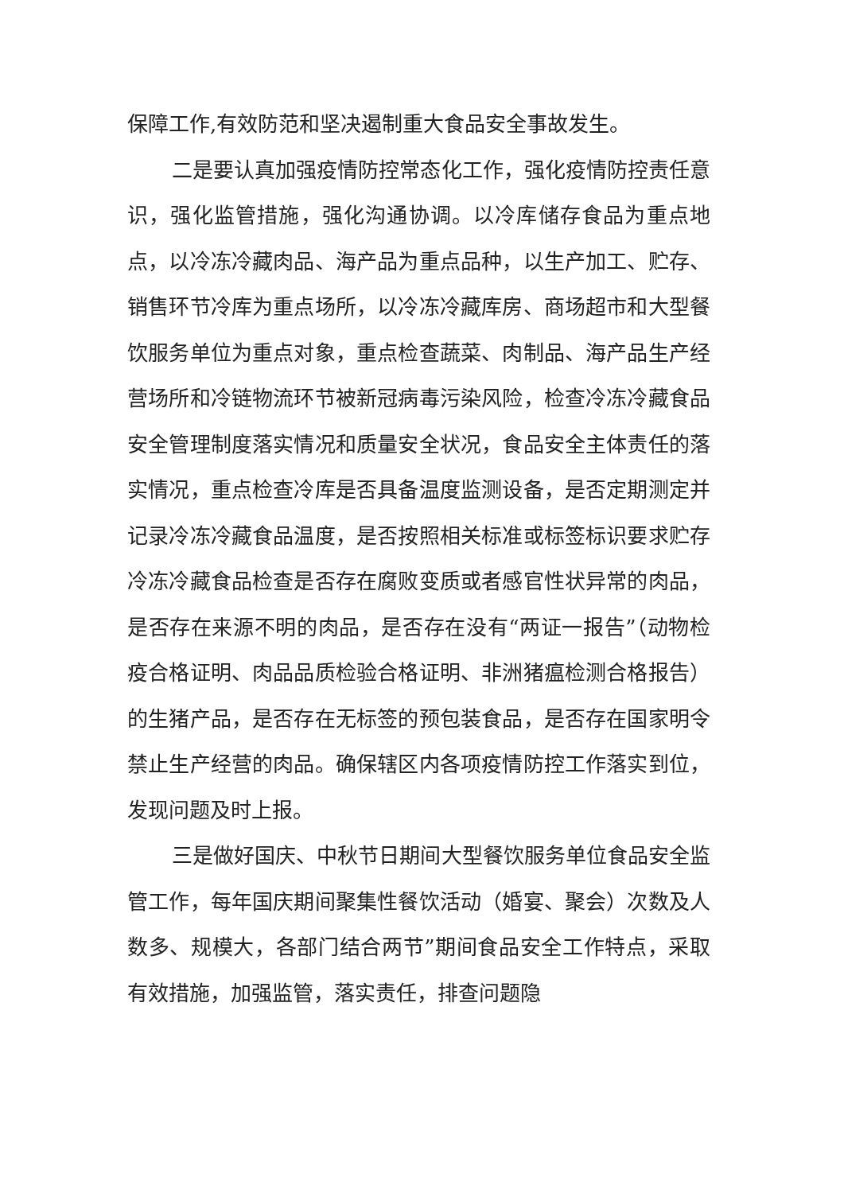保障工作,有效防范和坚决遏制重大食品安全事故发生。
二是要认真加强疫情防控常态化工作，强化疫情防控责任意识，强化监管措施，强化沟通协调。以冷库储存食品为重点地点，以冷冻冷藏肉品、海产品为重点品种，以生产加工、贮存、销售环节冷库为重点场所，以冷冻冷藏库房、商场超市和大型餐饮服务单位为重点对象，重点检查蔬菜、肉制品、海产品生产经营场所和冷链物流环节被新冠病毒污染风险，检查冷冻冷藏食品安全管理制度落实情况和质量安全状况，食品安全主体责任的落实情况，重点检查冷库是否具备温度监测设备，是否定期测定并记录冷冻冷藏食品温度，是否按照相关标准或标签标识要求贮存冷冻冷藏食品检查是否存在腐败变质或者感官性状异常的肉品，是否存在来源不明的肉品，是否存在没有“两证一报告”（动物检疫合格证明、肉品品质检验合格证明、非洲猪瘟检测合格报告）的生猪产品，是否存在无标签的预包装食品，是否存在国家明令禁止生产经营的肉品。确保辖区内各项疫情防控工作落实到位，发现问题及时上报。
三是做好国庆、中秋节日期间大型餐饮服务单位食品安全监管工作，每年国庆期间聚集性餐饮活动（婚宴、聚会）次数及人数多、规模大，各部门结合两节”期间食品安全工作特点，采取有效措施，加强监管，落实责任，排查问题隐